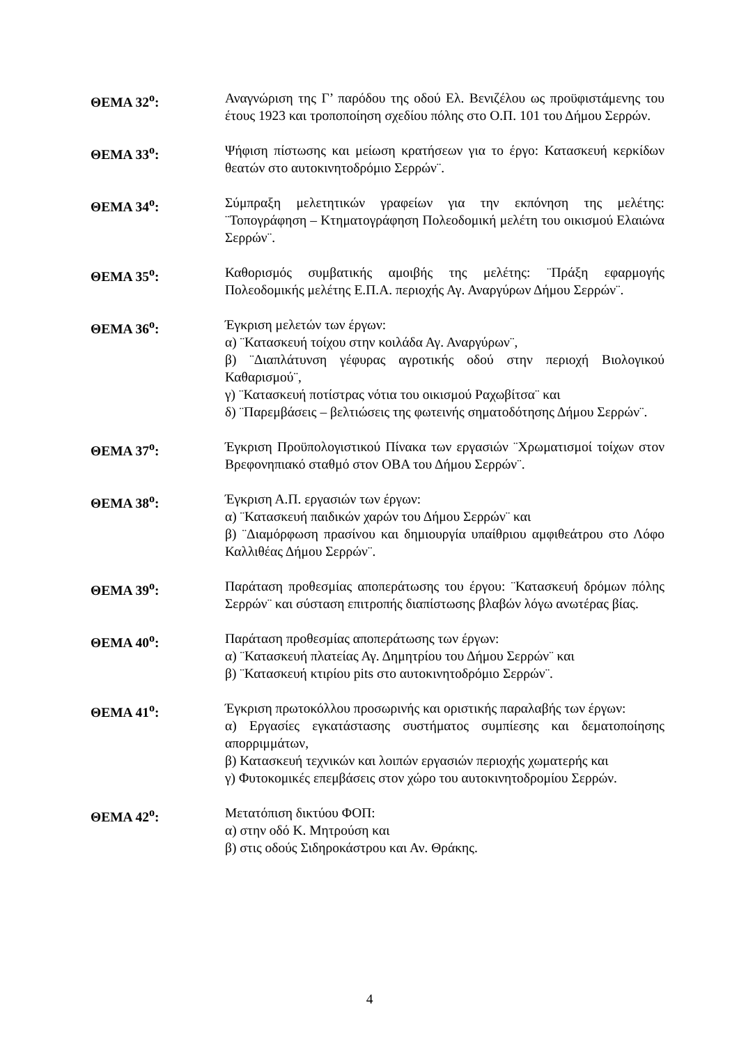ΘΕΜΑ 32<sup>ο</sup>: Αναγνώριση της Γ’ παρόδου της οδού Ελ. Βενιζέλου ως προϋφιστάμενης του έτους 1923 και τροποποίηση σχεδίου πόλης στο Ο.Π. 101 του Δήμου Σερρών.
ΘΕΜΑ 33<sup>ο</sup>: Ψήφιση πίστωσης και μείωση κρατήσεων για το έργο: Κατασκευή κερκίδων θεατών στο αυτοκινητοδρόμιο Σερρών¨.
ΘΕΜΑ 34<sup>ο</sup>: Σύμπραξη μελετητικών γραφείων για την εκπόνηση της μελέτης: ¨Τοπογράφηση – Κτηματογράφηση Πολεοδομική μελέτη του οικισμού Ελαιώνα Σερρών¨.
ΘΕΜΑ 35<sup>ο</sup>: Καθορισμός συμβατικής αμοιβής της μελέτης: ¨Πράξη εφαρμογής Πολεοδομικής μελέτης Ε.Π.Α. περιοχής Αγ. Αναργύρων Δήμου Σερρών¨.
ΘΕΜΑ 36<sup>ο</sup>: Έγκριση μελετών των έργων:
α) ¨Κατασκευή τοίχου στην κοιλάδα Αγ. Αναργύρων¨,
β) ¨Διαπλάτυνση γέφυρας αγροτικής οδού στην περιοχή Βιολογικού Καθαρισμού¨,
γ) ¨Κατασκευή ποτίστρας νότια του οικισμού Ραχωβίτσα¨ και
δ) ¨Παρεμβάσεις – βελτιώσεις της φωτεινής σηματοδότησης Δήμου Σερρών¨.
ΘΕΜΑ 37<sup>ο</sup>: Έγκριση Προϋπολογιστικού Πίνακα των εργασιών ¨Χρωματισμοί τοίχων στον Βρεφονηπιακό σταθμό στον ΟΒΑ του Δήμου Σερρών¨.
ΘΕΜΑ 38<sup>ο</sup>: Έγκριση Α.Π. εργασιών των έργων:
α) ¨Κατασκευή παιδικών χαρών του Δήμου Σερρών¨ και
β) ¨Διαμόρφωση πρασίνου και δημιουργία υπαίθριου αμφιθεάτρου στο Λόφο Καλλιθέας Δήμου Σερρών¨.
ΘΕΜΑ 39<sup>ο</sup>: Παράταση προθεσμίας αποπεράτωσης του έργου: ¨Κατασκευή δρόμων πόλης Σερρών¨ και σύσταση επιτροπής διαπίστωσης βλαβών λόγω ανωτέρας βίας.
ΘΕΜΑ 40<sup>ο</sup>: Παράταση προθεσμίας αποπεράτωσης των έργων:
α) ¨Κατασκευή πλατείας Αγ. Δημητρίου του Δήμου Σερρών¨ και
β) ¨Κατασκευή κτιρίου pits στο αυτοκινητοδρόμιο Σερρών¨.
ΘΕΜΑ 41<sup>ο</sup>: Έγκριση πρωτοκόλλου προσωρινής και οριστικής παραλαβής των έργων:
α) Εργασίες εγκατάστασης συστήματος συμπίεσης και δεματοποίησης απορριμμάτων,
β) Κατασκευή τεχνικών και λοιπών εργασιών περιοχής χωματερής και
γ) Φυτοκομικές επεμβάσεις στον χώρο του αυτοκινητοδρομίου Σερρών.
ΘΕΜΑ 42<sup>ο</sup>: Μετατόπιση δικτύου ΦΟΠ:
α) στην οδό Κ. Μητρούση και
β) στις οδούς Σιδηροκάστρου και Αν. Θράκης.
4